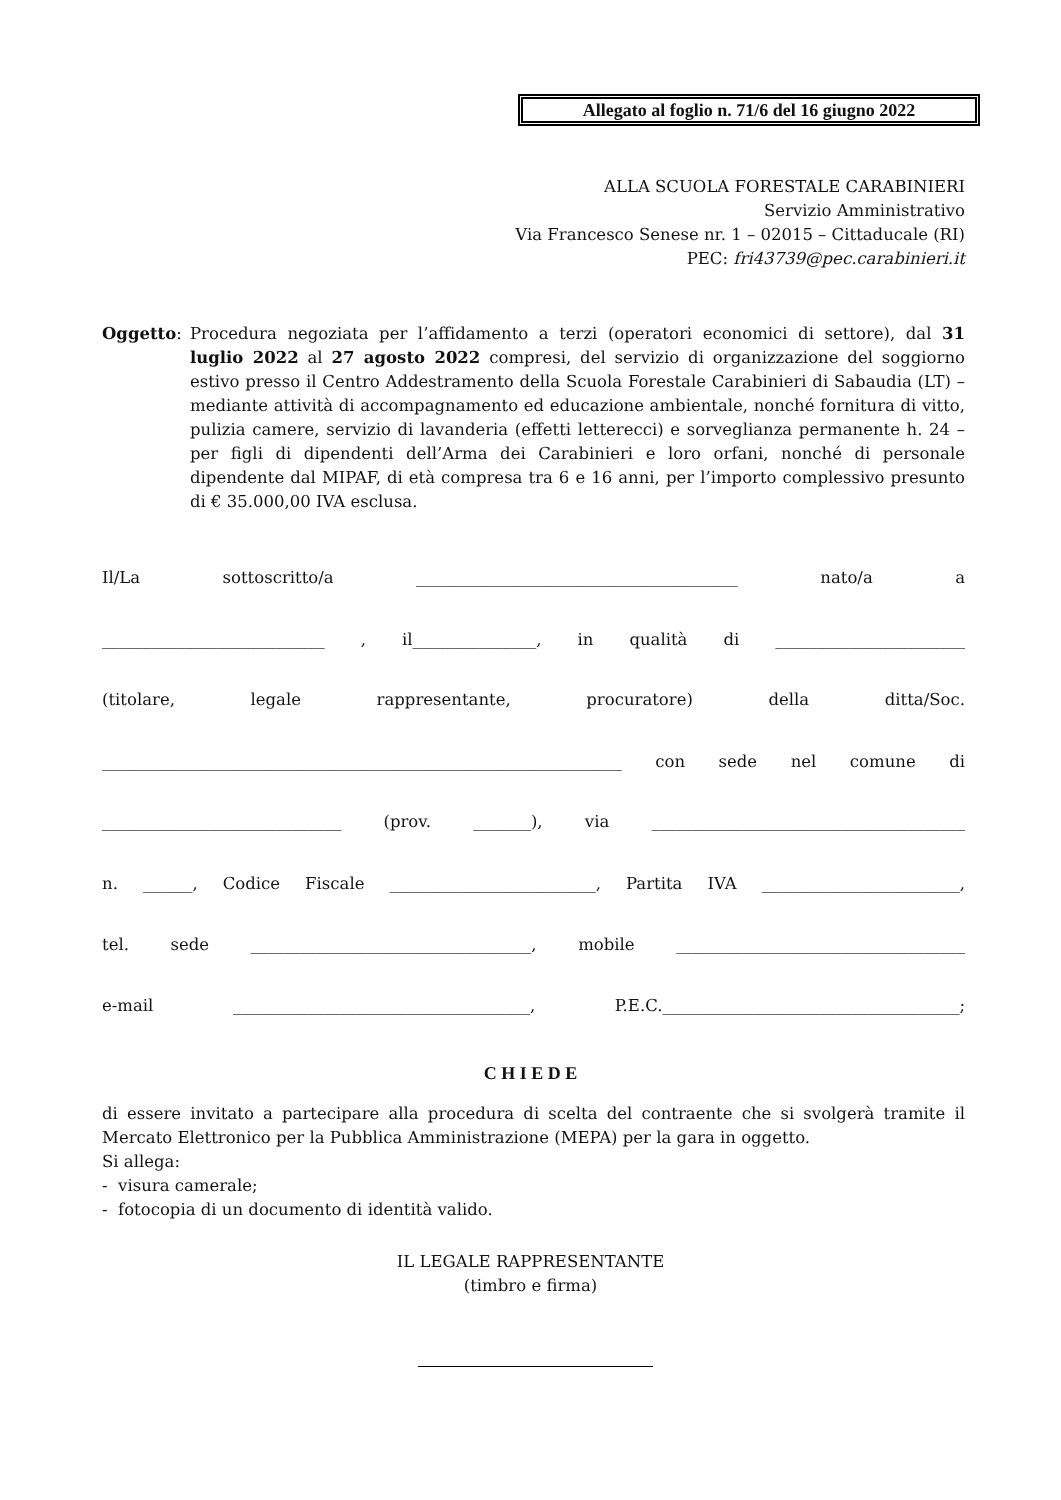Allegato al foglio n. 71/6 del 16 giugno 2022
ALLA SCUOLA FORESTALE CARABINIERI
Servizio Amministrativo
Via Francesco Senese nr. 1 – 02015 – Cittaducale (RI)
PEC: fri43739@pec.carabinieri.it
Oggetto:
Procedura negoziata per l’affidamento a terzi (operatori economici di settore), dal 31 luglio 2022 al 27 agosto 2022 compresi, del servizio di organizzazione del soggiorno estivo presso il Centro Addestramento della Scuola Forestale Carabinieri di Sabaudia (LT) – mediante attività di accompagnamento ed educazione ambientale, nonché fornitura di vitto, pulizia camere, servizio di lavanderia (effetti letterecci) e sorveglianza permanente h. 24 – per figli di dipendenti dell’Arma dei Carabinieri e loro orfani, nonché di personale dipendente dal MIPAF, di età compresa tra 6 e 16 anni, per l’importo complessivo presunto di € 35.000,00 IVA esclusa.
Il/La sottoscritto/a _______________________________________ nato/a a
___________________________ , il_______________, in qualità di _______________________
(titolare, legale rappresentante, procuratore) della ditta/Soc.
_______________________________________________________________ con sede nel comune di
_____________________________ (prov. _______), via ______________________________________
n. ______, Codice Fiscale _________________________, Partita IVA ________________________,
tel. sede __________________________________, mobile ___________________________________
e-mail ____________________________________, P.E.C.____________________________________;
C H I E D E
di essere invitato a partecipare alla procedura di scelta del contraente che si svolgerà tramite il Mercato Elettronico per la Pubblica Amministrazione (MEPA) per la gara in oggetto.
Si allega:
- visura camerale;
- fotocopia di un documento di identità valido.
IL LEGALE RAPPRESENTANTE
(timbro e firma)